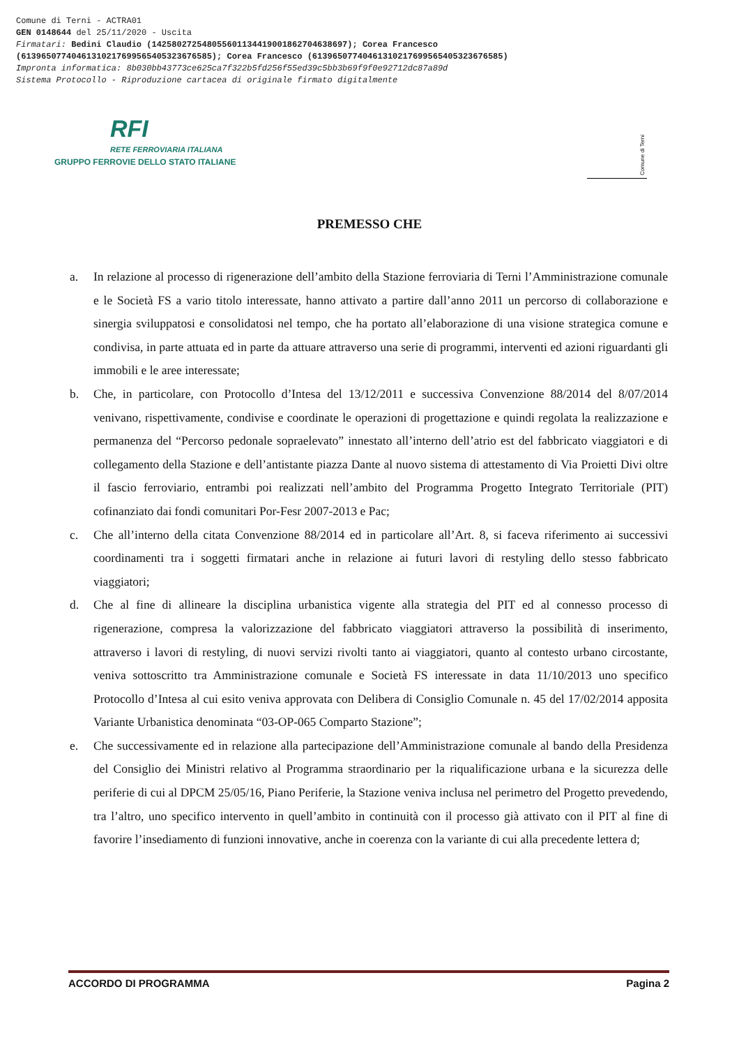Comune di Terni - ACTRA01
GEN 0148644 del 25/11/2020 - Uscita
Firmatari: Bedini Claudio (142580272548055601134419001862704638697); Corea Francesco
(61396507740461310217699565405323676585); Corea Francesco (61396507740461310217699565405323676585)
Impronta informatica: 8b030bb43773ce625ca7f322b5fd256f55ed39c5bb3b69f9f0e92712dc87a89d
Sistema Protocollo - Riproduzione cartacea di originale firmato digitalmente
RFI
RETE FERROVIARIA ITALIANA
GRUPPO FERROVIE DELLO STATO ITALIANE
Comune di Terni
PREMESSO CHE
a. In relazione al processo di rigenerazione dell’ambito della Stazione ferroviaria di Terni l’Amministrazione comunale e le Società FS a vario titolo interessate, hanno attivato a partire dall’anno 2011 un percorso di collaborazione e sinergia sviluppatosi e consolidatosi nel tempo, che ha portato all’elaborazione di una visione strategica comune e condivisa, in parte attuata ed in parte da attuare attraverso una serie di programmi, interventi ed azioni riguardanti gli immobili e le aree interessate;
b. Che, in particolare, con Protocollo d’Intesa del 13/12/2011 e successiva Convenzione 88/2014 del 8/07/2014 venivano, rispettivamente, condivise e coordinate le operazioni di progettazione e quindi regolata la realizzazione e permanenza del “Percorso pedonale sopraelevato” innestato all’interno dell’atrio est del fabbricato viaggiatori e di collegamento della Stazione e dell’antistante piazza Dante al nuovo sistema di attestamento di Via Proietti Divi oltre il fascio ferroviario, entrambi poi realizzati nell’ambito del Programma Progetto Integrato Territoriale (PIT) cofinanziato dai fondi comunitari Por-Fesr 2007-2013 e Pac;
c. Che all’interno della citata Convenzione 88/2014 ed in particolare all’Art. 8, si faceva riferimento ai successivi coordinamenti tra i soggetti firmatari anche in relazione ai futuri lavori di restyling dello stesso fabbricato viaggiatori;
d. Che al fine di allineare la disciplina urbanistica vigente alla strategia del PIT ed al connesso processo di rigenerazione, compresa la valorizzazione del fabbricato viaggiatori attraverso la possibilità di inserimento, attraverso i lavori di restyling, di nuovi servizi rivolti tanto ai viaggiatori, quanto al contesto urbano circostante, veniva sottoscritto tra Amministrazione comunale e Società FS interessate in data 11/10/2013 uno specifico Protocollo d’Intesa al cui esito veniva approvata con Delibera di Consiglio Comunale n. 45 del 17/02/2014 apposita Variante Urbanistica denominata “03-OP-065 Comparto Stazione”;
e. Che successivamente ed in relazione alla partecipazione dell’Amministrazione comunale al bando della Presidenza del Consiglio dei Ministri relativo al Programma straordinario per la riqualificazione urbana e la sicurezza delle periferie di cui al DPCM 25/05/16, Piano Periferie, la Stazione veniva inclusa nel perimetro del Progetto prevedendo, tra l’altro, uno specifico intervento in quell’ambito in continuità con il processo già attivato con il PIT al fine di favorire l’insediamento di funzioni innovative, anche in coerenza con la variante di cui alla precedente lettera d;
ACCORDO DI PROGRAMMA Pagina 2